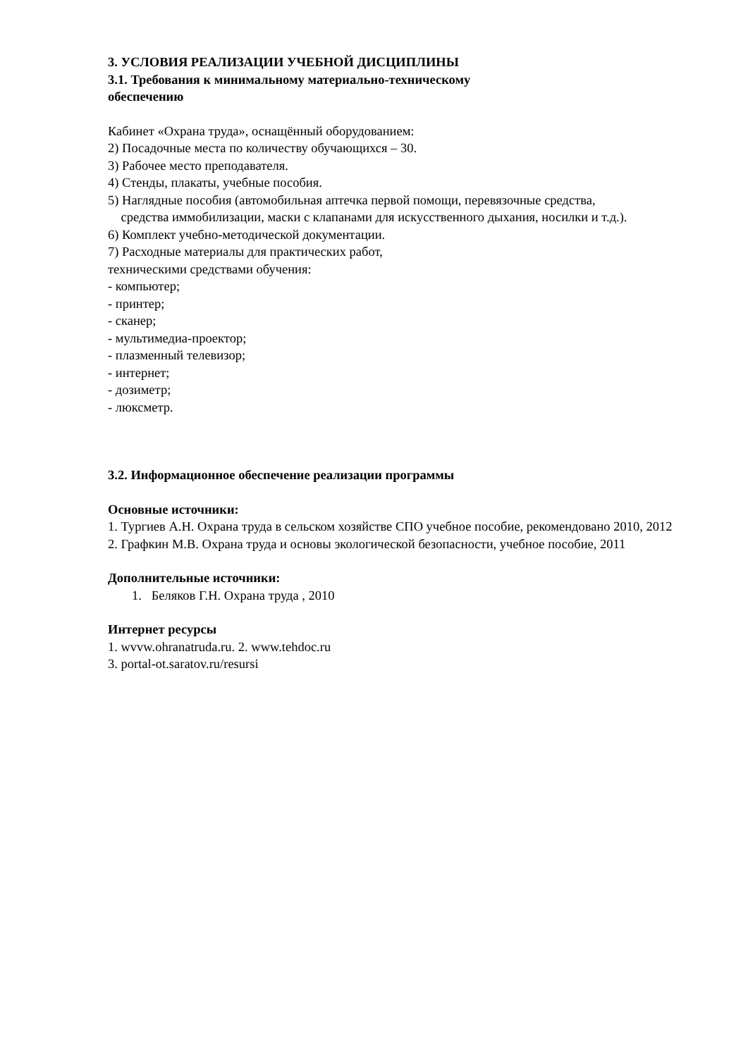3. УСЛОВИЯ РЕАЛИЗАЦИИ УЧЕБНОЙ ДИСЦИПЛИНЫ
3.1. Требования к минимальному материально-техническому
обеспечению
Кабинет «Охрана труда», оснащённый оборудованием:
2) Посадочные места по количеству обучающихся – 30.
3) Рабочее место преподавателя.
4) Стенды, плакаты, учебные пособия.
5) Наглядные пособия (автомобильная аптечка первой помощи, перевязочные средства,
средства иммобилизации, маски с клапанами для искусственного дыхания, носилки и т.д.).
6) Комплект учебно-методической документации.
7) Расходные материалы для практических работ,
техническими средствами обучения:
- компьютер;
- принтер;
- сканер;
- мультимедиа-проектор;
- плазменный телевизор;
- интернет;
- дозиметр;
- люксметр.
3.2. Информационное обеспечение реализации программы
Основные источники:
1. Тургиев А.Н. Охрана труда в сельском хозяйстве СПО учебное пособие, рекомендовано 2010, 2012
2. Графкин М.В. Охрана труда и основы экологической безопасности, учебное пособие, 2011
Дополнительные источники:
1. Беляков Г.Н. Охрана труда , 2010
Интернет ресурсы
1. wvvw.ohranatruda.ru. 2. www.tehdoc.ru
3. portal-ot.saratov.ru/resursi